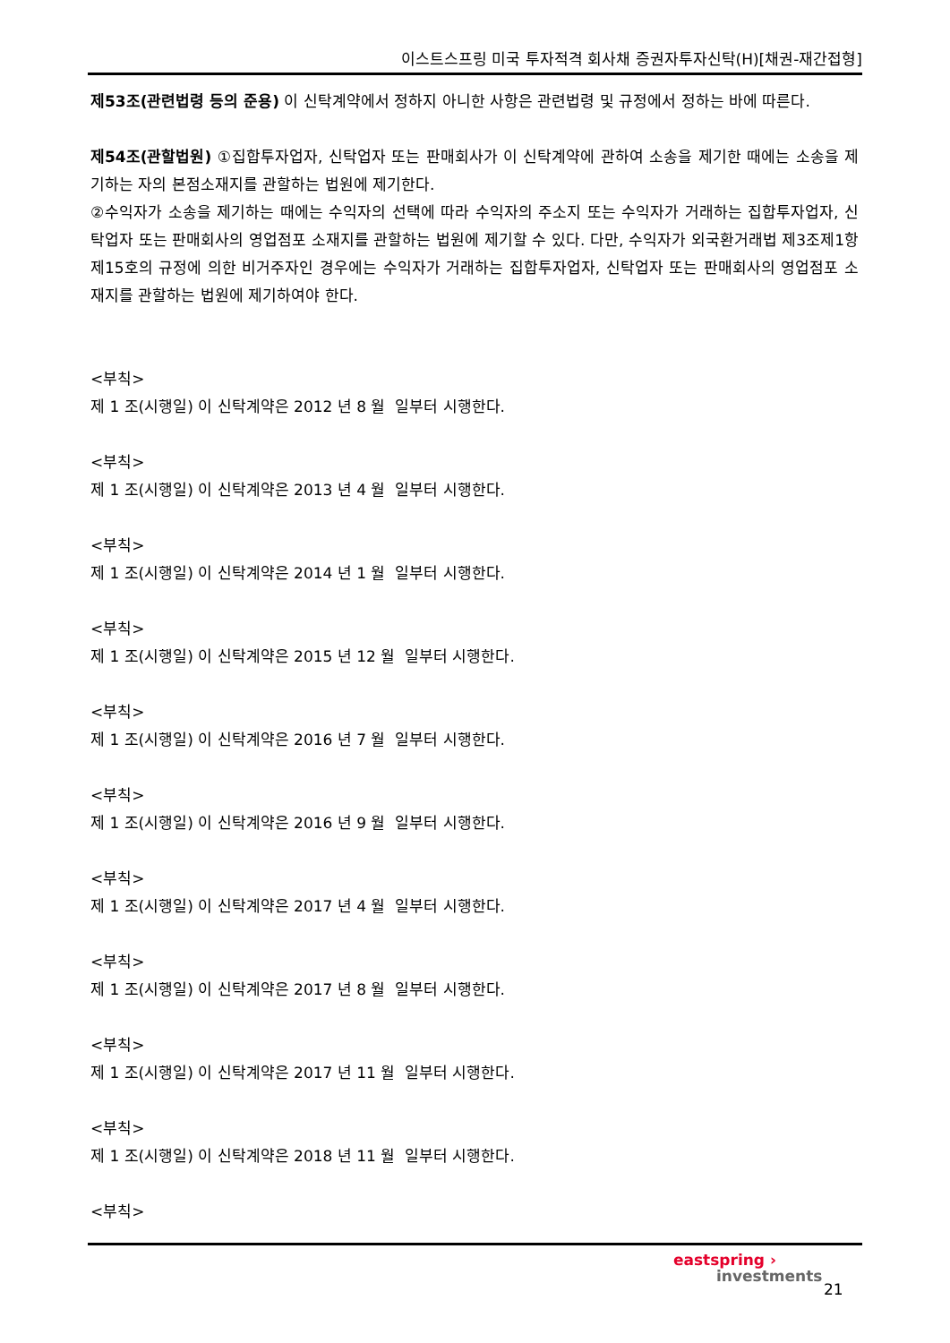이스트스프링 미국 투자적격 회사채 증권자투자신탁(H)[채권-재간접형]
제53조(관련법령 등의 준용) 이 신탁계약에서 정하지 아니한 사항은 관련법령 및 규정에서 정하는 바에 따른다.
제54조(관할법원) ①집합투자업자, 신탁업자 또는 판매회사가 이 신탁계약에 관하여 소송을 제기한 때에는 소송을 제기하는 자의 본점소재지를 관할하는 법원에 제기한다.
②수익자가 소송을 제기하는 때에는 수익자의 선택에 따라 수익자의 주소지 또는 수익자가 거래하는 집합투자업자, 신탁업자 또는 판매회사의 영업점포 소재지를 관할하는 법원에 제기할 수 있다. 다만, 수익자가 외국환거래법 제3조제1항제15호의 규정에 의한 비거주자인 경우에는 수익자가 거래하는 집합투자업자, 신탁업자 또는 판매회사의 영업점포 소재지를 관할하는 법원에 제기하여야 한다.
<부칙>
제 1 조(시행일) 이 신탁계약은 2012 년 8 월 일부터 시행한다.
<부칙>
제 1 조(시행일) 이 신탁계약은 2013 년 4 월 일부터 시행한다.
<부칙>
제 1 조(시행일) 이 신탁계약은 2014 년 1 월 일부터 시행한다.
<부칙>
제 1 조(시행일) 이 신탁계약은 2015 년 12 월 일부터 시행한다.
<부칙>
제 1 조(시행일) 이 신탁계약은 2016 년 7 월 일부터 시행한다.
<부칙>
제 1 조(시행일) 이 신탁계약은 2016 년 9 월 일부터 시행한다.
<부칙>
제 1 조(시행일) 이 신탁계약은 2017 년 4 월 일부터 시행한다.
<부칙>
제 1 조(시행일) 이 신탁계약은 2017 년 8 월 일부터 시행한다.
<부칙>
제 1 조(시행일) 이 신탁계약은 2017 년 11 월 일부터 시행한다.
<부칙>
제 1 조(시행일) 이 신탁계약은 2018 년 11 월 일부터 시행한다.
<부칙>
eastspring ›
investments
21